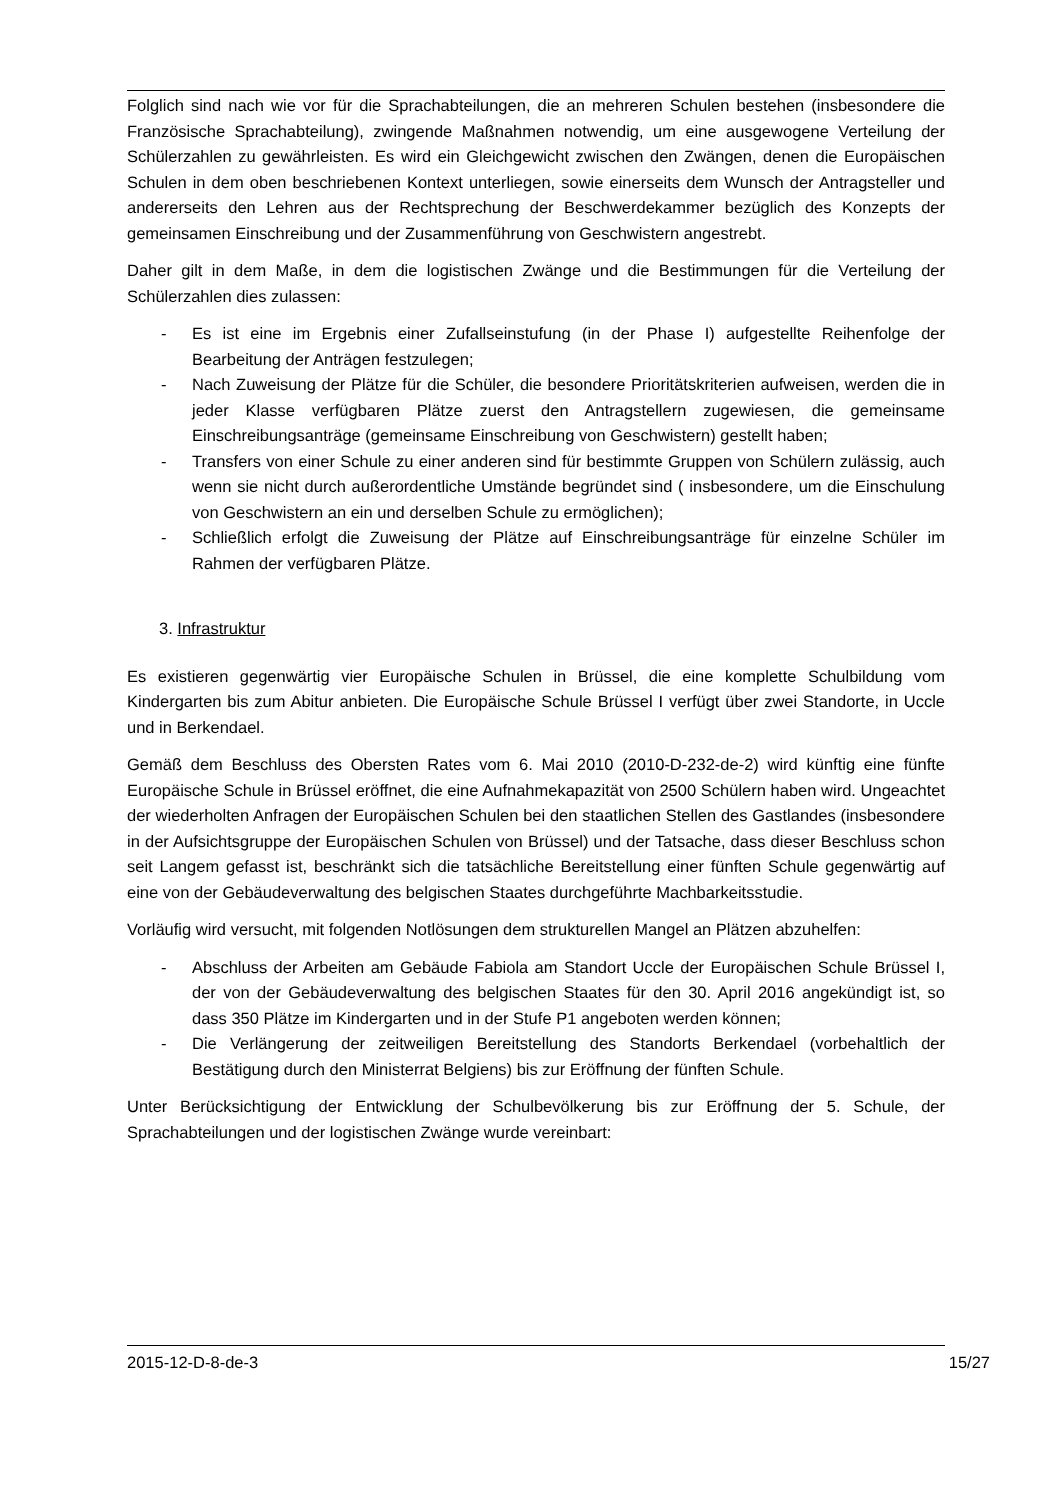Folglich sind nach wie vor für die Sprachabteilungen, die an mehreren Schulen bestehen (insbesondere die Französische Sprachabteilung), zwingende Maßnahmen notwendig, um eine ausgewogene Verteilung der Schülerzahlen zu gewährleisten. Es wird ein Gleichgewicht zwischen den Zwängen, denen die Europäischen Schulen in dem oben beschriebenen Kontext unterliegen, sowie einerseits dem Wunsch der Antragsteller und andererseits den Lehren aus der Rechtsprechung der Beschwerdekammer bezüglich des Konzepts der gemeinsamen Einschreibung und der Zusammenführung von Geschwistern angestrebt.
Daher gilt in dem Maße, in dem die logistischen Zwänge und die Bestimmungen für die Verteilung der Schülerzahlen dies zulassen:
- Es ist eine im Ergebnis einer Zufallseinstufung (in der Phase I) aufgestellte Reihenfolge der Bearbeitung der Anträgen festzulegen;
- Nach Zuweisung der Plätze für die Schüler, die besondere Prioritätskriterien aufweisen, werden die in jeder Klasse verfügbaren Plätze zuerst den Antragstellern zugewiesen, die gemeinsame Einschreibungsanträge (gemeinsame Einschreibung von Geschwistern) gestellt haben;
- Transfers von einer Schule zu einer anderen sind für bestimmte Gruppen von Schülern zulässig, auch wenn sie nicht durch außerordentliche Umstände begründet sind ( insbesondere, um die Einschulung von Geschwistern an ein und derselben Schule zu ermöglichen);
- Schließlich erfolgt die Zuweisung der Plätze auf Einschreibungsanträge für einzelne Schüler im Rahmen der verfügbaren Plätze.
3. Infrastruktur
Es existieren gegenwärtig vier Europäische Schulen in Brüssel, die eine komplette Schulbildung vom Kindergarten bis zum Abitur anbieten. Die Europäische Schule Brüssel I verfügt über zwei Standorte, in Uccle und in Berkendael.
Gemäß dem Beschluss des Obersten Rates vom 6. Mai 2010 (2010-D-232-de-2) wird künftig eine fünfte Europäische Schule in Brüssel eröffnet, die eine Aufnahmekapazität von 2500 Schülern haben wird. Ungeachtet der wiederholten Anfragen der Europäischen Schulen bei den staatlichen Stellen des Gastlandes (insbesondere in der Aufsichtsgruppe der Europäischen Schulen von Brüssel) und der Tatsache, dass dieser Beschluss schon seit Langem gefasst ist, beschränkt sich die tatsächliche Bereitstellung einer fünften Schule gegenwärtig auf eine von der Gebäudeverwaltung des belgischen Staates durchgeführte Machbarkeitsstudie.
Vorläufig wird versucht, mit folgenden Notlösungen dem strukturellen Mangel an Plätzen abzuhelfen:
- Abschluss der Arbeiten am Gebäude Fabiola am Standort Uccle der Europäischen Schule Brüssel I, der von der Gebäudeverwaltung des belgischen Staates für den 30. April 2016 angekündigt ist, so dass 350 Plätze im Kindergarten und in der Stufe P1 angeboten werden können;
- Die Verlängerung der zeitweiligen Bereitstellung des Standorts Berkendael (vorbehaltlich der Bestätigung durch den Ministerrat Belgiens) bis zur Eröffnung der fünften Schule.
Unter Berücksichtigung der Entwicklung der Schulbevölkerung bis zur Eröffnung der 5. Schule, der Sprachabteilungen und der logistischen Zwänge wurde vereinbart:
2015-12-D-8-de-3 15/27